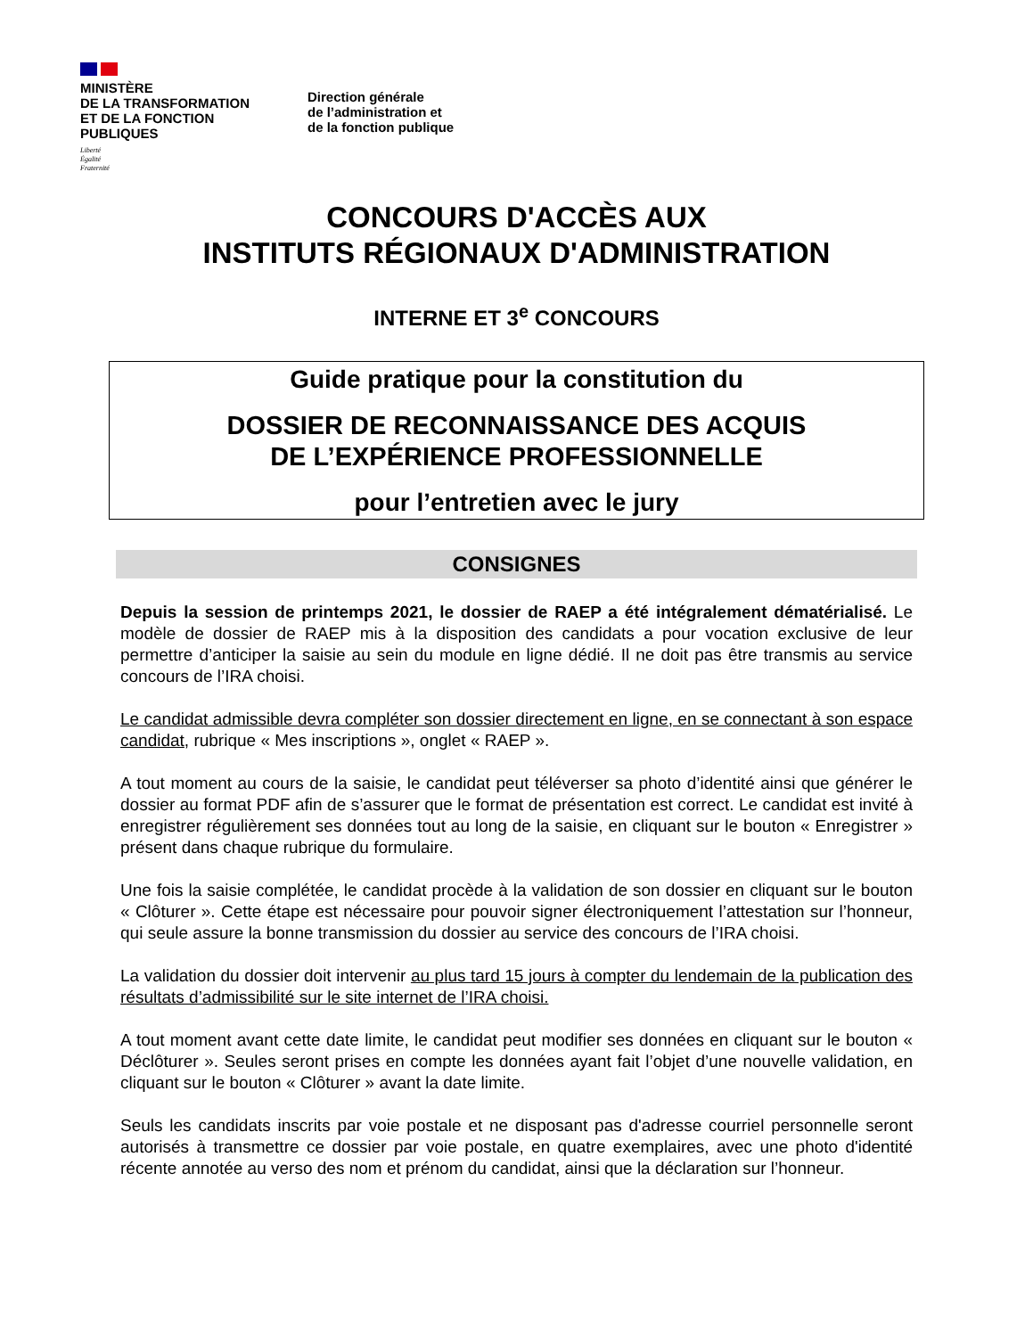MINISTÈRE
DE LA TRANSFORMATION
ET DE LA FONCTION
PUBLIQUES
Liberté
Égalité
Fraternité
Direction générale
de l’administration et
de la fonction publique
CONCOURS D'ACCÈS AUX
INSTITUTS RÉGIONAUX D'ADMINISTRATION
INTERNE ET 3<sup>e</sup> CONCOURS
Guide pratique pour la constitution du
DOSSIER DE RECONNAISSANCE DES ACQUIS
DE L’EXPÉRIENCE PROFESSIONNELLE
pour l’entretien avec le jury
CONSIGNES
Depuis la session de printemps 2021, le dossier de RAEP a été intégralement dématérialisé. Le modèle de dossier de RAEP mis à la disposition des candidats a pour vocation exclusive de leur permettre d’anticiper la saisie au sein du module en ligne dédié. Il ne doit pas être transmis au service concours de l’IRA choisi.
Le candidat admissible devra compléter son dossier directement en ligne, en se connectant à son espace candidat, rubrique « Mes inscriptions », onglet « RAEP ».
A tout moment au cours de la saisie, le candidat peut téléverser sa photo d’identité ainsi que générer le dossier au format PDF afin de s’assurer que le format de présentation est correct. Le candidat est invité à enregistrer régulièrement ses données tout au long de la saisie, en cliquant sur le bouton « Enregistrer » présent dans chaque rubrique du formulaire.
Une fois la saisie complétée, le candidat procède à la validation de son dossier en cliquant sur le bouton « Clôturer ». Cette étape est nécessaire pour pouvoir signer électroniquement l’attestation sur l’honneur, qui seule assure la bonne transmission du dossier au service des concours de l’IRA choisi.
La validation du dossier doit intervenir au plus tard 15 jours à compter du lendemain de la publication des résultats d’admissibilité sur le site internet de l’IRA choisi.
A tout moment avant cette date limite, le candidat peut modifier ses données en cliquant sur le bouton « Déclôturer ». Seules seront prises en compte les données ayant fait l’objet d’une nouvelle validation, en cliquant sur le bouton « Clôturer » avant la date limite.
Seuls les candidats inscrits par voie postale et ne disposant pas d'adresse courriel personnelle seront autorisés à transmettre ce dossier par voie postale, en quatre exemplaires, avec une photo d'identité récente annotée au verso des nom et prénom du candidat, ainsi que la déclaration sur l’honneur.